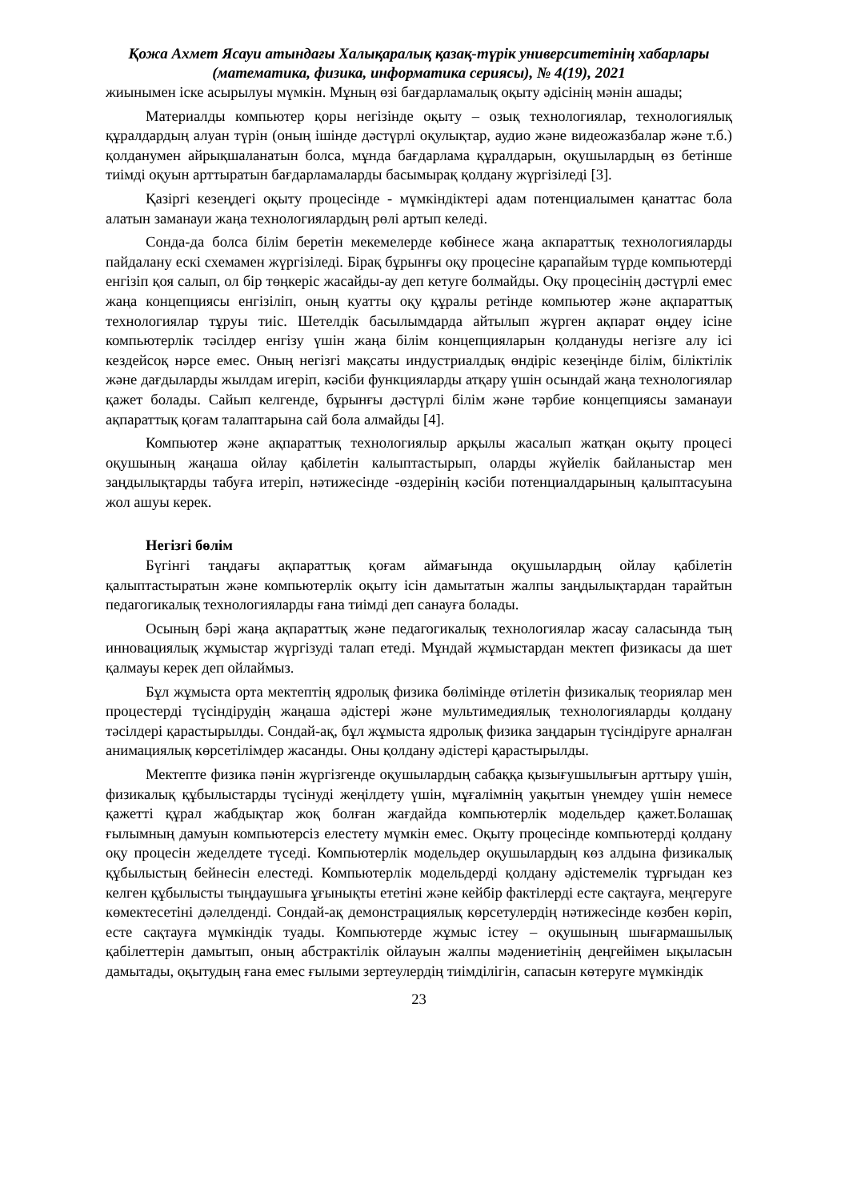Қожа Ахмет Ясауи атындағы Халықаралық қазақ-түрік университетінің хабарлары
(математика, физика, информатика сериясы), № 4(19), 2021
жиынымен іске асырылуы мүмкін. Мұның өзі бағдарламалық оқыту әдісінің мәнін ашады;
Материалды компьютер қоры негізінде оқыту – озық технологиялар, технологиялық құралдардың алуан түрін (оның ішінде дәстүрлі оқулықтар, аудио және видеожазбалар және т.б.) қолданумен айрықшаланатын болса, мұнда бағдарлама құралдарын, оқушылардың өз бетінше тиімді оқуын арттыратын бағдарламаларды басымырақ қолдану жүргізіледі [3].
Қазіргі кезеңдегі оқыту процесінде - мүмкіндіктері адам потенциалымен қанаттас бола алатын заманауи жаңа технологиялардың рөлі артып келеді.
Сонда-да болса білім беретін мекемелерде көбінесе жаңа акпараттық технологияларды пайдалану ескі схемамен жүргізіледі. Бірақ бұрынғы оқу процесіне қарапайым түрде компьютерді енгізіп қоя салып, ол бір төңкеріс жасайды-ау деп кетуге болмайды. Оқу процесінің дәстүрлі емес жаңа концепциясы енгізіліп, оның куатты оқу құралы ретінде компьютер және ақпараттық технологиялар тұруы тиіс. Шетелдік басылымдарда айтылып жүрген ақпарат өңдеу ісіне компьютерлік тәсілдер енгізу үшін жаңа білім концепцияларын қолдануды негізге алу ісі кездейсоқ нәрсе емес. Оның негізгі мақсаты индустриалдық өндіріс кезеңінде білім, біліктілік және дағдыларды жылдам игеріп, кәсіби функцияларды атқару үшін осындай жаңа технологиялар қажет болады. Сайып келгенде, бұрынғы дәстүрлі білім және тәрбие концепциясы заманауи ақпараттық қоғам талаптарына сай бола алмайды [4].
Компьютер және ақпараттық технологиялыр арқылы жасалып жатқан оқыту процесі оқушының жаңаша ойлау қабілетін калыптастырып, оларды жүйелік байланыстар мен заңдылықтарды табуға итеріп, нәтижесінде -өздерінің кәсіби потенциалдарының қалыптасуына жол ашуы керек.
Негізгі бөлім
Бүгінгі таңдағы ақпараттық қоғам аймағында оқушылардың ойлау қабілетін қалыптастыратын және компьютерлік оқыту ісін дамытатын жалпы заңдылықтардан тарайтын педагогикалық технологияларды ғана тиімді деп санауға болады.
Осының бәрі жаңа ақпараттық және педагогикалық технологиялар жасау саласында тың инновациялық жұмыстар жүргізуді талап етеді. Мұндай жұмыстардан мектеп физикасы да шет қалмауы керек деп ойлаймыз.
Бұл жұмыста орта мектептің ядролық физика бөлімінде өтілетін физикалық теориялар мен процестерді түсіндірудің жаңаша әдістері және мультимедиялық технологияларды қолдану тәсілдері қарастырылды. Сондай-ақ, бұл жұмыста ядролық физика заңдарын түсіндіруге арналған анимациялық көрсетілімдер жасанды. Оны қолдану әдістері қарастырылды.
Мектепте физика пәнін жүргізгенде оқушылардың сабаққа қызығушылығын арттыру үшін, физикалық құбылыстарды түсінуді жеңілдету үшін, мұғалімнің уақытын үнемдеу үшін немесе қажетті құрал жабдықтар жоқ болған жағдайда компьютерлік модельдер қажет.Болашақ ғылымның дамуын компьютерсіз елестету мүмкін емес. Оқыту процесінде компьютерді қолдану оқу процесін жеделдете түседі. Компьютерлік модельдер оқушылардың көз алдына физикалық құбылыстың бейнесін елестеді. Компьютерлік модельдерді қолдану әдістемелік тұрғыдан кез келген құбылысты тыңдаушыға ұғынықты ететіні және кейбір фактілерді есте сақтауға, меңгеруге көмектесетіні дәлелденді. Сондай-ақ демонстрациялық көрсетулердің нәтижесінде көзбен көріп, есте сақтауға мүмкіндік туады. Компьютерде жұмыс істеу – оқушының шығармашылық қабілеттерін дамытып, оның абстрактілік ойлауын жалпы мәдениетінің деңгейімен ықыласын дамытады, оқытудың ғана емес ғылыми зертеулердің тиімділігін, сапасын көтеруге мүмкіндік
23